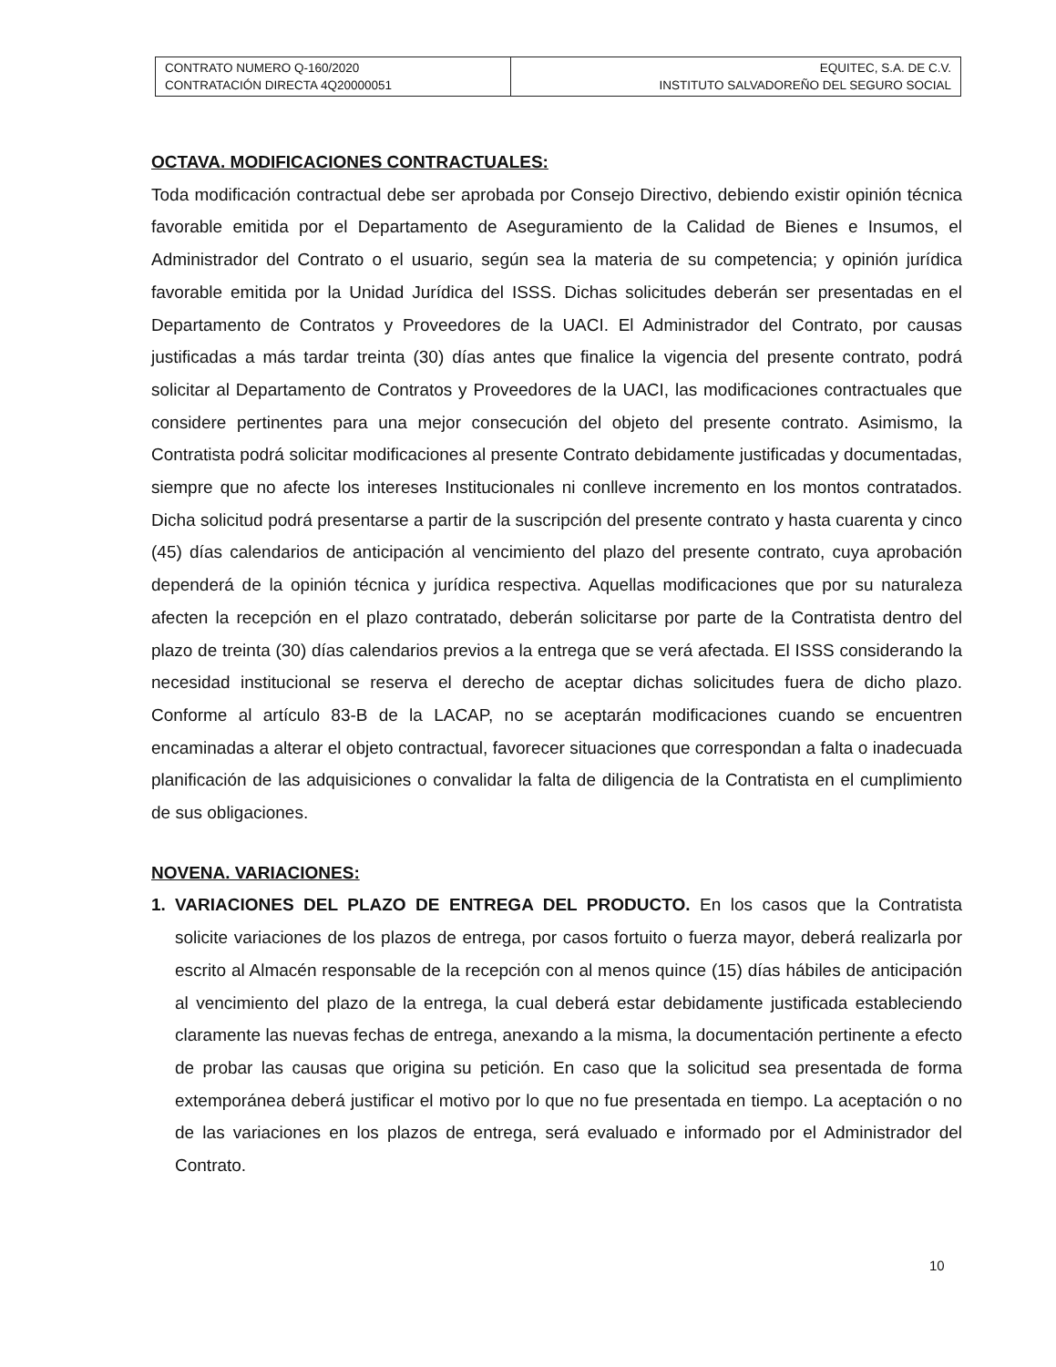| CONTRATO NUMERO Q-160/2020 CONTRATACIÓN DIRECTA 4Q20000051 | EQUITEC, S.A. DE C.V. INSTITUTO SALVADOREÑO DEL SEGURO SOCIAL |
OCTAVA. MODIFICACIONES CONTRACTUALES:
Toda modificación contractual debe ser aprobada por Consejo Directivo, debiendo existir opinión técnica favorable emitida por el Departamento de Aseguramiento de la Calidad de Bienes e Insumos, el Administrador del Contrato o el usuario, según sea la materia de su competencia; y opinión jurídica favorable emitida por la Unidad Jurídica del ISSS. Dichas solicitudes deberán ser presentadas en el Departamento de Contratos y Proveedores de la UACI. El Administrador del Contrato, por causas justificadas a más tardar treinta (30) días antes que finalice la vigencia del presente contrato, podrá solicitar al Departamento de Contratos y Proveedores de la UACI, las modificaciones contractuales que considere pertinentes para una mejor consecución del objeto del presente contrato. Asimismo, la Contratista podrá solicitar modificaciones al presente Contrato debidamente justificadas y documentadas, siempre que no afecte los intereses Institucionales ni conlleve incremento en los montos contratados. Dicha solicitud podrá presentarse a partir de la suscripción del presente contrato y hasta cuarenta y cinco (45) días calendarios de anticipación al vencimiento del plazo del presente contrato, cuya aprobación dependerá de la opinión técnica y jurídica respectiva. Aquellas modificaciones que por su naturaleza afecten la recepción en el plazo contratado, deberán solicitarse por parte de la Contratista dentro del plazo de treinta (30) días calendarios previos a la entrega que se verá afectada. El ISSS considerando la necesidad institucional se reserva el derecho de aceptar dichas solicitudes fuera de dicho plazo. Conforme al artículo 83-B de la LACAP, no se aceptarán modificaciones cuando se encuentren encaminadas a alterar el objeto contractual, favorecer situaciones que correspondan a falta o inadecuada planificación de las adquisiciones o convalidar la falta de diligencia de la Contratista en el cumplimiento de sus obligaciones.
NOVENA. VARIACIONES:
1. VARIACIONES DEL PLAZO DE ENTREGA DEL PRODUCTO. En los casos que la Contratista solicite variaciones de los plazos de entrega, por casos fortuito o fuerza mayor, deberá realizarla por escrito al Almacén responsable de la recepción con al menos quince (15) días hábiles de anticipación al vencimiento del plazo de la entrega, la cual deberá estar debidamente justificada estableciendo claramente las nuevas fechas de entrega, anexando a la misma, la documentación pertinente a efecto de probar las causas que origina su petición. En caso que la solicitud sea presentada de forma extemporánea deberá justificar el motivo por lo que no fue presentada en tiempo. La aceptación o no de las variaciones en los plazos de entrega, será evaluado e informado por el Administrador del Contrato.
10